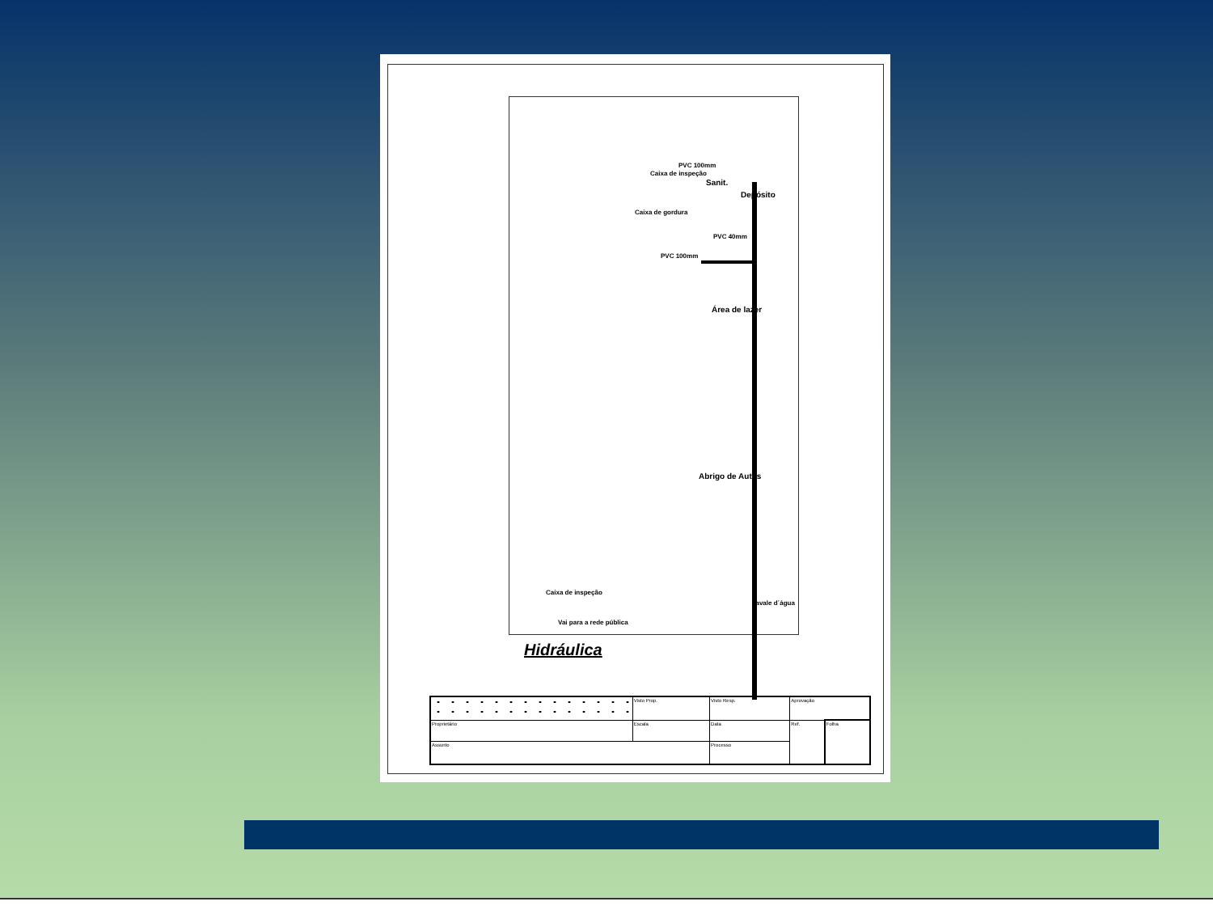PVC 100mm
Caixa de inspeção
Sanit.
Depósito
Caixa de gordura
PVC 40mm
PVC 100mm
Área de lazer
Abrigo de Autos
Caixa de inspeção
cavale d´água
Vai para a rede pública
Hidráulica
| | Visto Prop. | Visto Resp. | Aprovação | |
| Proprietário | Escala | Data | Ref. | Folha |
| Assunto | | Processo | | |